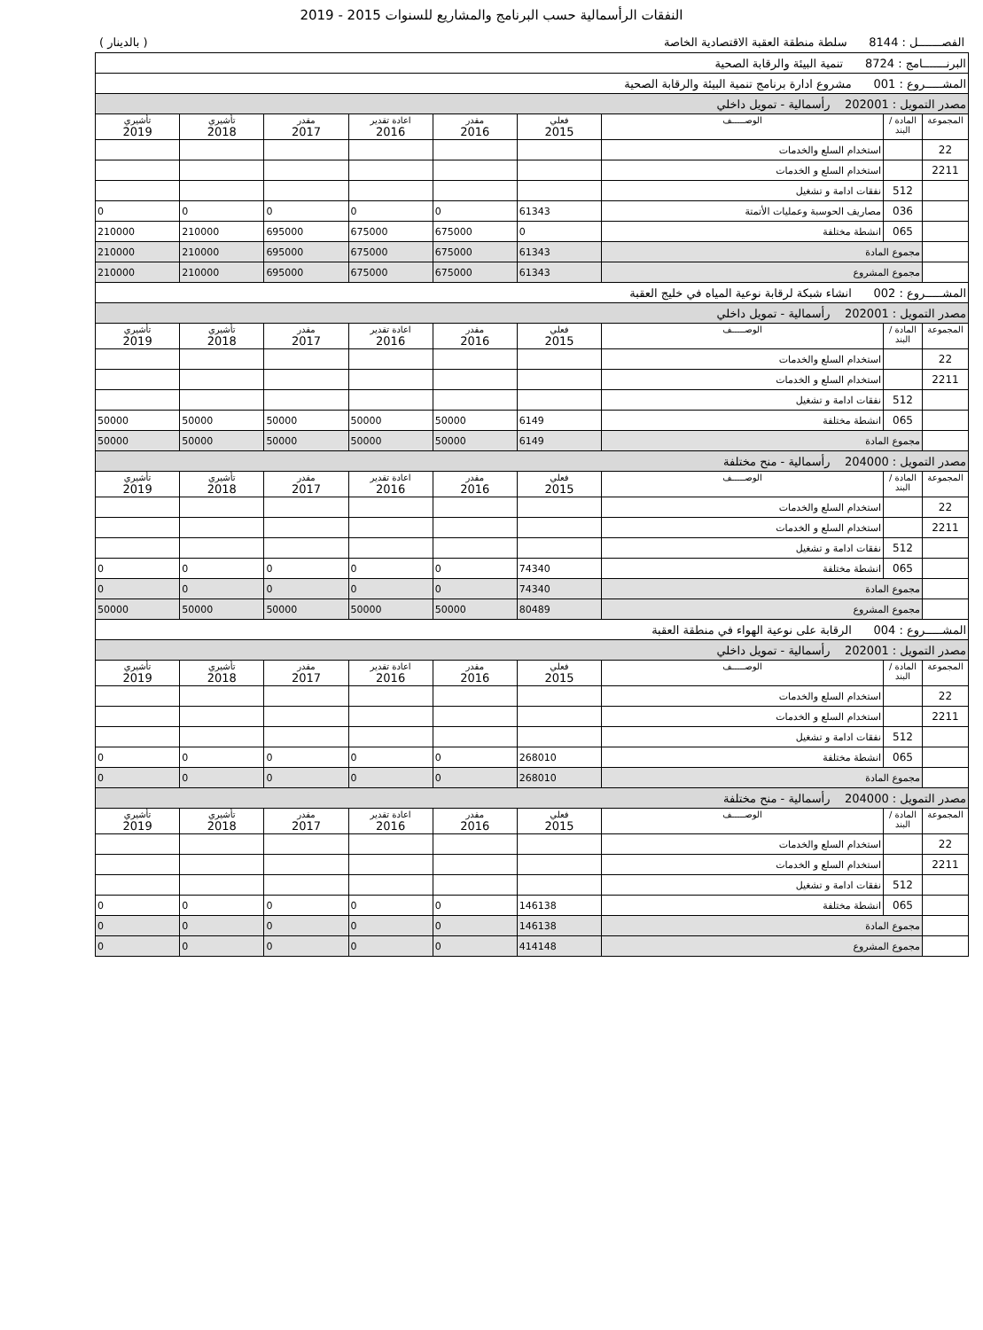النفقات الرأسمالية حسب البرنامج والمشاريع للسنوات 2015 - 2019
الفصـــــــل : 8144 سلطة منطقة العقبة الاقتصادية الخاصة ( بالدينار )
| البرنـــــــامج : 8724 تنمية البيئة والرقابة الصحية | | | | | | | | |
| المشـــــروع : 001 مشروع ادارة برنامج تنمية البيئة والرقابة الصحية | | | | | | | | |
| مصدر التمويل : 202001 رأسمالية - تمويل داخلي | | | | | | | | |
| المجموعة | المادة / البند | الوصـــــف | فعلي 2015 | مقدر 2016 | اعادة تقدير 2016 | مقدر 2017 | تأشيري 2018 | تأشيري 2019 |
| 22 | | استخدام السلع والخدمات | | | | | | |
| 2211 | | استخدام السلع و الخدمات | | | | | | |
| | 512 | نفقات ادامة و تشغيل | | | | | | |
| | 036 | مصاريف الحوسبة وعمليات الأتمتة | 61343 | 0 | 0 | 0 | 0 | 0 |
| | 065 | انشطة مختلفة | 0 | 675000 | 675000 | 695000 | 210000 | 210000 |
| | مجموع المادة | | 61343 | 675000 | 675000 | 695000 | 210000 | 210000 |
| | مجموع المشروع | | 61343 | 675000 | 675000 | 695000 | 210000 | 210000 |
| المشـــــروع : 002 انشاء شبكة لرقابة نوعية المياه في خليج العقبة | | | | | | | | |
| مصدر التمويل : 202001 رأسمالية - تمويل داخلي | | | | | | | | |
| المجموعة | المادة / البند | الوصـــــف | فعلي 2015 | مقدر 2016 | اعادة تقدير 2016 | مقدر 2017 | تأشيري 2018 | تأشيري 2019 |
| 22 | | استخدام السلع والخدمات | | | | | | |
| 2211 | | استخدام السلع و الخدمات | | | | | | |
| | 512 | نفقات ادامة و تشغيل | | | | | | |
| | 065 | انشطة مختلفة | 6149 | 50000 | 50000 | 50000 | 50000 | 50000 |
| | مجموع المادة | | 6149 | 50000 | 50000 | 50000 | 50000 | 50000 |
| مصدر التمويل : 204000 رأسمالية - منح مختلفة | | | | | | | | |
| المجموعة | المادة / البند | الوصـــــف | فعلي 2015 | مقدر 2016 | اعادة تقدير 2016 | مقدر 2017 | تأشيري 2018 | تأشيري 2019 |
| 22 | | استخدام السلع والخدمات | | | | | | |
| 2211 | | استخدام السلع و الخدمات | | | | | | |
| | 512 | نفقات ادامة و تشغيل | | | | | | |
| | 065 | انشطة مختلفة | 74340 | 0 | 0 | 0 | 0 | 0 |
| | مجموع المادة | | 74340 | 0 | 0 | 0 | 0 | 0 |
| | مجموع المشروع | | 80489 | 50000 | 50000 | 50000 | 50000 | 50000 |
| المشـــــروع : 004 الرقابة على نوعية الهواء في منطقة العقبة | | | | | | | | |
| مصدر التمويل : 202001 رأسمالية - تمويل داخلي | | | | | | | | |
| المجموعة | المادة / البند | الوصـــــف | فعلي 2015 | مقدر 2016 | اعادة تقدير 2016 | مقدر 2017 | تأشيري 2018 | تأشيري 2019 |
| 22 | | استخدام السلع والخدمات | | | | | | |
| 2211 | | استخدام السلع و الخدمات | | | | | | |
| | 512 | نفقات ادامة و تشغيل | | | | | | |
| | 065 | انشطة مختلفة | 268010 | 0 | 0 | 0 | 0 | 0 |
| | مجموع المادة | | 268010 | 0 | 0 | 0 | 0 | 0 |
| مصدر التمويل : 204000 رأسمالية - منح مختلفة | | | | | | | | |
| المجموعة | المادة / البند | الوصـــــف | فعلي 2015 | مقدر 2016 | اعادة تقدير 2016 | مقدر 2017 | تأشيري 2018 | تأشيري 2019 |
| 22 | | استخدام السلع والخدمات | | | | | | |
| 2211 | | استخدام السلع و الخدمات | | | | | | |
| | 512 | نفقات ادامة و تشغيل | | | | | | |
| | 065 | انشطة مختلفة | 146138 | 0 | 0 | 0 | 0 | 0 |
| | مجموع المادة | | 146138 | 0 | 0 | 0 | 0 | 0 |
| | مجموع المشروع | | 414148 | 0 | 0 | 0 | 0 | 0 |